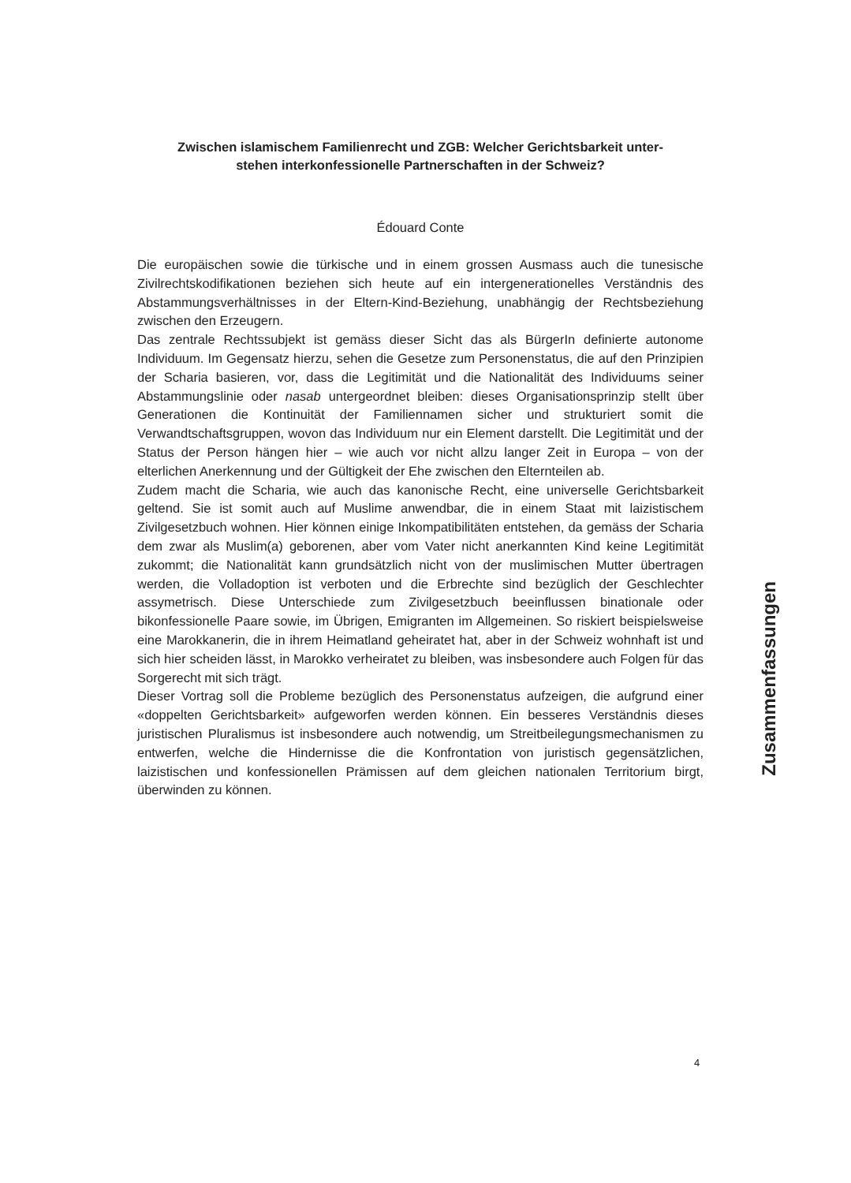Zwischen islamischem Familienrecht und ZGB: Welcher Gerichtsbarkeit unter-
stehen interkonfessionelle Partnerschaften in der Schweiz?
Édouard Conte
Die europäischen sowie die türkische und in einem grossen Ausmass auch die tunesische Zivilrechtskodifikationen beziehen sich heute auf ein intergenerationelles Verständnis des Abstammungsverhältnisses in der Eltern-Kind-Beziehung, unabhängig der Rechtsbeziehung zwischen den Erzeugern.
Das zentrale Rechtssubjekt ist gemäss dieser Sicht das als BürgerIn definierte autonome Individuum. Im Gegensatz hierzu, sehen die Gesetze zum Personenstatus, die auf den Prinzipien der Scharia basieren, vor, dass die Legitimität und die Nationalität des Individuums seiner Abstammungslinie oder nasab untergeordnet bleiben: dieses Organisationsprinzip stellt über Generationen die Kontinuität der Familiennamen sicher und strukturiert somit die Verwandtschaftsgruppen, wovon das Individuum nur ein Element darstellt. Die Legitimität und der Status der Person hängen hier – wie auch vor nicht allzu langer Zeit in Europa – von der elterlichen Anerkennung und der Gültigkeit der Ehe zwischen den Elternteilen ab.
Zudem macht die Scharia, wie auch das kanonische Recht, eine universelle Gerichtsbarkeit geltend. Sie ist somit auch auf Muslime anwendbar, die in einem Staat mit laizistischem Zivilgesetzbuch wohnen. Hier können einige Inkompatibilitäten entstehen, da gemäss der Scharia dem zwar als Muslim(a) geborenen, aber vom Vater nicht anerkannten Kind keine Legitimität zukommt; die Nationalität kann grundsätzlich nicht von der muslimischen Mutter übertragen werden, die Volladoption ist verboten und die Erbrechte sind bezüglich der Geschlechter assymetrisch. Diese Unterschiede zum Zivilgesetzbuch beeinflussen binationale oder bikonfessionelle Paare sowie, im Übrigen, Emigranten im Allgemeinen. So riskiert beispielsweise eine Marokkanerin, die in ihrem Heimatland geheiratet hat, aber in der Schweiz wohnhaft ist und sich hier scheiden lässt, in Marokko verheiratet zu bleiben, was insbesondere auch Folgen für das Sorgerecht mit sich trägt.
Dieser Vortrag soll die Probleme bezüglich des Personenstatus aufzeigen, die aufgrund einer «doppelten Gerichtsbarkeit» aufgeworfen werden können. Ein besseres Verständnis dieses juristischen Pluralismus ist insbesondere auch notwendig, um Streitbeilegungsmechanismen zu entwerfen, welche die Hindernisse die die Konfrontation von juristisch gegensätzlichen, laizistischen und konfessionellen Prämissen auf dem gleichen nationalen Territorium birgt, überwinden zu können.
Zusammenfassungen
4